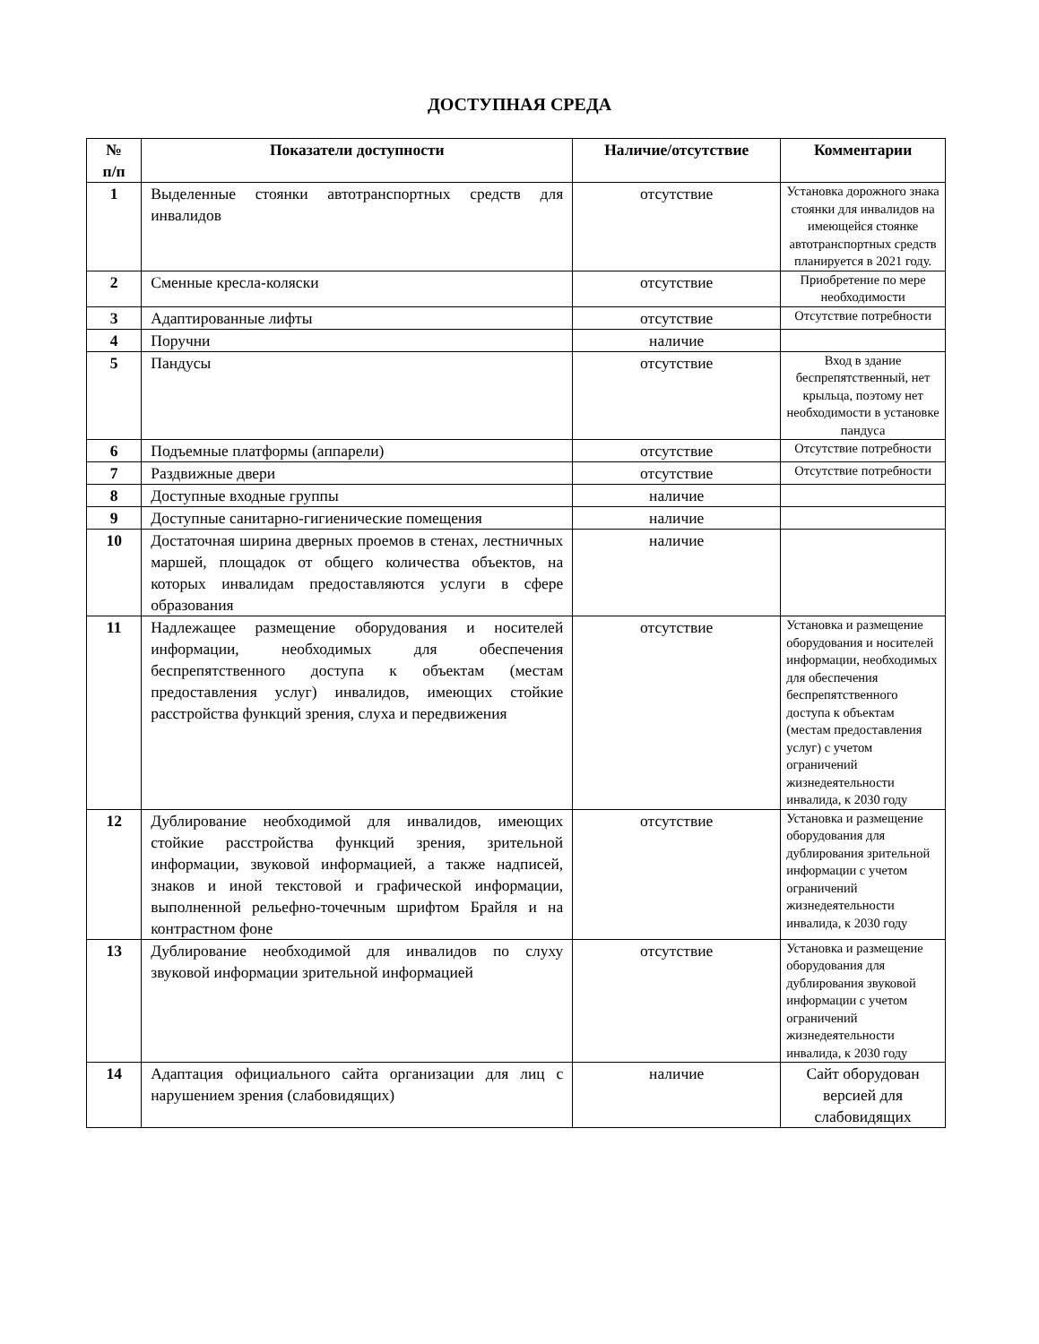ДОСТУПНАЯ СРЕДА
| № п/п | Показатели доступности | Наличие/отсутствие | Комментарии |
| --- | --- | --- | --- |
| 1 | Выделенные стоянки автотранспортных средств для инвалидов | отсутствие | Установка дорожного знака стоянки для инвалидов на имеющейся стоянке автотранспортных средств планируется в 2021 году. |
| 2 | Сменные кресла-коляски | отсутствие | Приобретение по мере необходимости |
| 3 | Адаптированные лифты | отсутствие | Отсутствие потребности |
| 4 | Поручни | наличие | |
| 5 | Пандусы | отсутствие | Вход в здание беспрепятственный, нет крыльца, поэтому нет необходимости в установке пандуса |
| 6 | Подъемные платформы (аппарели) | отсутствие | Отсутствие потребности |
| 7 | Раздвижные двери | отсутствие | Отсутствие потребности |
| 8 | Доступные входные группы | наличие | |
| 9 | Доступные санитарно-гигиенические помещения | наличие | |
| 10 | Достаточная ширина дверных проемов в стенах, лестничных маршей, площадок от общего количества объектов, на которых инвалидам предоставляются услуги в сфере образования | наличие | |
| 11 | Надлежащее размещение оборудования и носителей информации, необходимых для обеспечения беспрепятственного доступа к объектам (местам предоставления услуг) инвалидов, имеющих стойкие расстройства функций зрения, слуха и передвижения | отсутствие | Установка и размещение оборудования и носителей информации, необходимых для обеспечения беспрепятственного доступа к объектам (местам предоставления услуг) с учетом ограничений жизнедеятельности инвалида, к 2030 году |
| 12 | Дублирование необходимой для инвалидов, имеющих стойкие расстройства функций зрения, зрительной информации, звуковой информацией, а также надписей, знаков и иной текстовой и графической информации, выполненной рельефно-точечным шрифтом Брайля и на контрастном фоне | отсутствие | Установка и размещение оборудования для дублирования зрительной информации с учетом ограничений жизнедеятельности инвалида, к 2030 году |
| 13 | Дублирование необходимой для инвалидов по слуху звуковой информации зрительной информацией | отсутствие | Установка и размещение оборудования для дублирования звуковой информации с учетом ограничений жизнедеятельности инвалида, к 2030 году |
| 14 | Адаптация официального сайта организации для лиц с нарушением зрения (слабовидящих) | наличие | Сайт оборудован версией для слабовидящих |